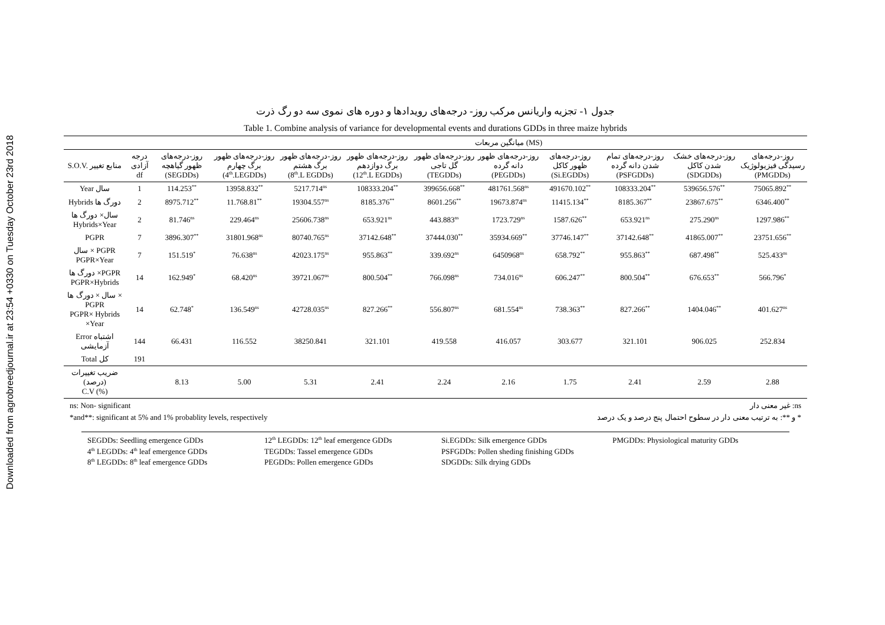Downloaded from agrobreedjournal.ir at 23:54 +0330 on Tuesday October 23rd 2018
جدول ۱- تجزیه واریانس مرکب روز- درجه‌های رویدادها و دوره های نموی سه دو رگ ذرت
Table 1. Combine analysis of variance for developmental events and durations GDDs in three maize hybrids
| | | | میانگین مربعات (MS) | | | | | | | | |
| S.O.V. منابع تغییر | درجه آزادی df | روز-درجه‌های ظهور گیاهچه (SEGDDs) | روز-درجه‌های ظهور برگ چهارم (4<sup>th</sup>.LEGDDs) | روز-درجه‌های ظهور برگ هشتم (8<sup>th</sup>.L EGDDs) | روز-درجه‌های ظهور برگ دوازدهم (12<sup>th</sup>.L EGDDs) | روز-درجه‌های ظهور گل تاجی (TEGDDs) | روز-درجه‌های ظهور دانه گرده (PEGDDs) | روز-درجه‌های ظهور کاکل (Si.EGDDs) | روز-درجه‌های تمام شدن دانه گرده (PSFGDDs) | روز-درجه‌های خشک شدن کاکل (SDGDDs) | روز-درجه‌های رسیدگی فیزیولوژیک (PMGDDs) |
| Year سال | 1 | 114.253<sup>**</sup> | 13958.832<sup>**</sup> | 5217.714<sup>ns</sup> | 108333.204<sup>**</sup> | 399656.668<sup>**</sup> | 481761.568<sup>ns</sup> | 491670.102<sup>**</sup> | 108333.204<sup>**</sup> | 539656.576<sup>**</sup> | 75065.892<sup>**</sup> |
| Hybrids دورگ ها | 2 | 8975.712<sup>**</sup> | 11.768.81<sup>**</sup> | 19304.557<sup>ns</sup> | 8185.376<sup>**</sup> | 8601.256<sup>**</sup> | 19673.874<sup>ns</sup> | 11415.134<sup>**</sup> | 8185.367<sup>**</sup> | 23867.675<sup>**</sup> | 6346.400<sup>**</sup> |
| سال× دورگ ها Hybrids×Year | 2 | 81.746<sup>ns</sup> | 229.464<sup>ns</sup> | 25606.738<sup>ns</sup> | 653.921<sup>ns</sup> | 443.883<sup>ns</sup> | 1723.729<sup>ns</sup> | 1587.626<sup>**</sup> | 653.921<sup>ns</sup> | 275.290<sup>ns</sup> | 1297.986<sup>**</sup> |
| PGPR | 7 | 3896.307<sup>**</sup> | 31801.968<sup>ns</sup> | 80740.765<sup>ns</sup> | 37142.648<sup>**</sup> | 37444.030<sup>**</sup> | 35934.669<sup>**</sup> | 37746.147<sup>**</sup> | 37142.648<sup>**</sup> | 41865.007<sup>**</sup> | 23751.656<sup>**</sup> |
| سال × PGPR PGPR×Year | 7 | 151.519<sup>*</sup> | 76.638<sup>ns</sup> | 42023.175<sup>ns</sup> | 955.863<sup>**</sup> | 339.692<sup>ns</sup> | 6450968<sup>ns</sup> | 658.792<sup>**</sup> | 955.863<sup>**</sup> | 687.498<sup>**</sup> | 525.433<sup>ns</sup> |
| دورگ ها ×PGPR PGPR×Hybrids | 14 | 162.949<sup>*</sup> | 68.420<sup>ns</sup> | 39721.067<sup>ns</sup> | 800.504<sup>**</sup> | 766.098<sup>ns</sup> | 734.016<sup>ns</sup> | 606.247<sup>**</sup> | 800.504<sup>**</sup> | 676.653<sup>**</sup> | 566.796<sup>*</sup> |
| سال × دورگ ها × PGPR PGPR× Hybrids ×Year | 14 | 62.748<sup>*</sup> | 136.549<sup>ns</sup> | 42728.035<sup>ns</sup> | 827.266<sup>**</sup> | 556.807<sup>ns</sup> | 681.554<sup>ns</sup> | 738.363<sup>**</sup> | 827.266<sup>**</sup> | 1404.046<sup>**</sup> | 401.627<sup>ns</sup> |
| Error اشتباه آزمایشی | 144 | 66.431 | 116.552 | 38250.841 | 321.101 | 419.558 | 416.057 | 303.677 | 321.101 | 906.025 | 252.834 |
| Total کل | 191 | | | | | | | | | | |
| ضریب تغییرات (درصد) C.V (%) | | 8.13 | 5.00 | 5.31 | 2.41 | 2.24 | 2.16 | 1.75 | 2.41 | 2.59 | 2.88 |
ns: Non- significant ns: غیر معنی دار
*and**: significant at 5% and 1% probablity levels, respectively * و **: به ترتیب معنی دار در سطوح احتمال پنج درصد و یک درصد
SEGDDs: Seedling emergence GDDs 12<sup>th</sup> LEGDDs: 12<sup>th</sup> leaf emergence GDDs Si.EGDDs: Silk emergence GDDs PMGDDs: Physiological maturity GDDs 4<sup>th</sup> LEGDDs: 4<sup>th</sup> leaf emergence GDDs TEGDDs: Tassel emergence GDDs PSFGDDs: Pollen sheding finishing GDDs 8<sup>th</sup> LEGDDs: 8<sup>th</sup> leaf emergence GDDs PEGDDs: Pollen emergence GDDs SDGDDs: Silk drying GDDs